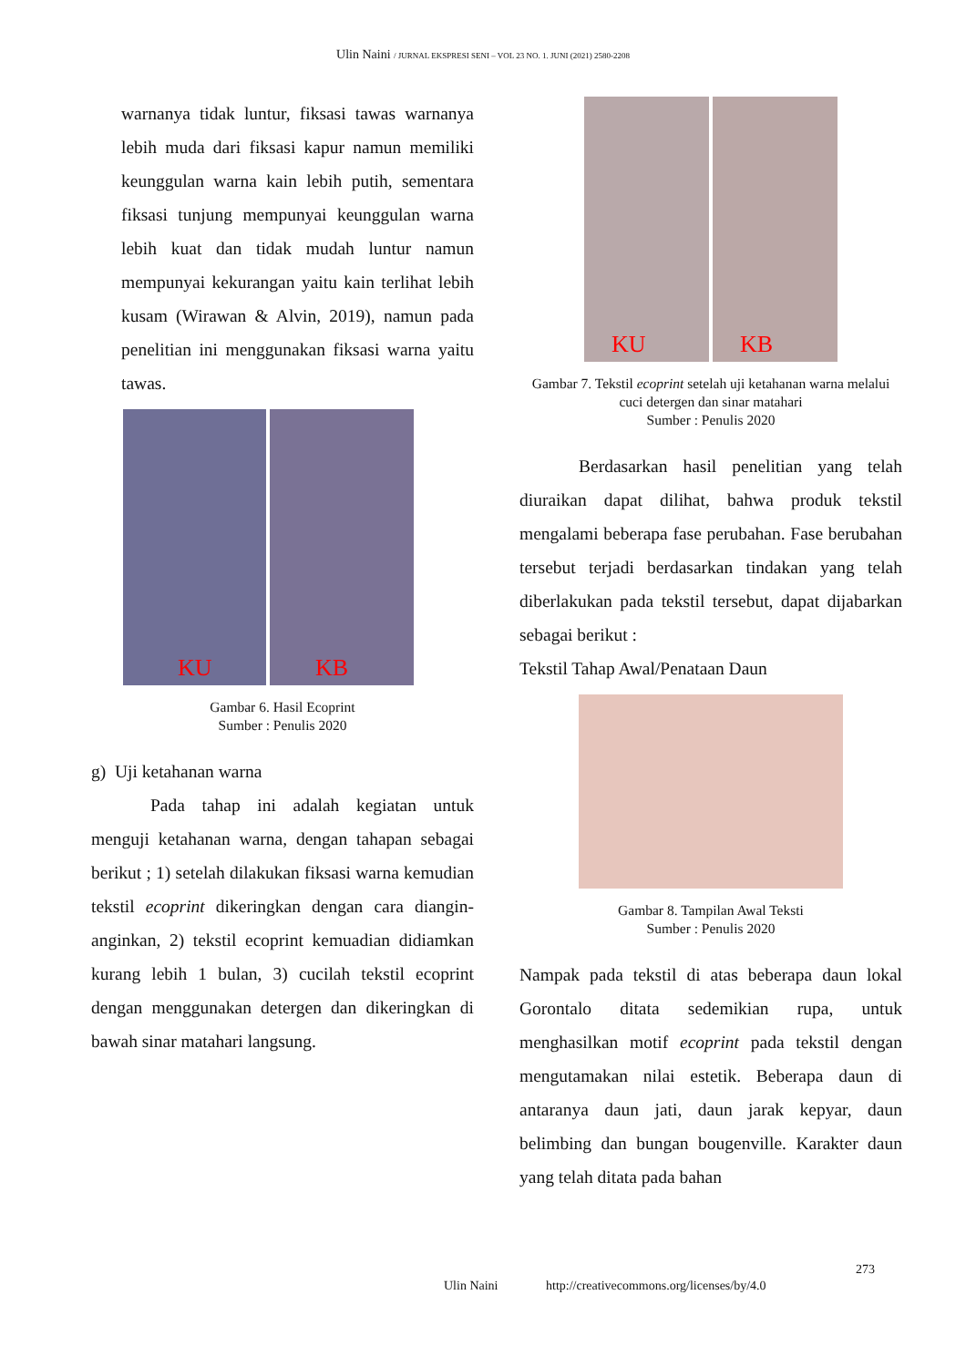Ulin Naini / JURNAL EKSPRESI SENI – VOL 23 NO. 1. JUNI (2021) 2580-2208
warnanya tidak luntur, fiksasi tawas warnanya lebih muda dari fiksasi kapur namun memiliki keunggulan warna kain lebih putih, sementara fiksasi tunjung mempunyai keunggulan warna lebih kuat dan tidak mudah luntur namun mempunyai kekurangan yaitu kain terlihat lebih kusam (Wirawan & Alvin, 2019), namun pada penelitian ini menggunakan fiksasi warna yaitu tawas.
KU
KB
Gambar 6. Hasil Ecoprint
Sumber : Penulis 2020
g) Uji ketahanan warna
Pada tahap ini adalah kegiatan untuk menguji ketahanan warna, dengan tahapan sebagai berikut ; 1) setelah dilakukan fiksasi warna kemudian tekstil ecoprint dikeringkan dengan cara diangin-anginkan, 2) tekstil ecoprint kemuadian didiamkan kurang lebih 1 bulan, 3) cucilah tekstil ecoprint dengan menggunakan detergen dan dikeringkan di bawah sinar matahari langsung.
KU
KB
Gambar 7. Tekstil ecoprint setelah uji ketahanan warna melalui cuci detergen dan sinar matahari
Sumber : Penulis 2020
Berdasarkan hasil penelitian yang telah diuraikan dapat dilihat, bahwa produk tekstil mengalami beberapa fase perubahan. Fase berubahan tersebut terjadi berdasarkan tindakan yang telah diberlakukan pada tekstil tersebut, dapat dijabarkan sebagai berikut :
Tekstil Tahap Awal/Penataan Daun
Gambar 8. Tampilan Awal Teksti
Sumber : Penulis 2020
Nampak pada tekstil di atas beberapa daun lokal Gorontalo ditata sedemikian rupa, untuk menghasilkan motif ecoprint pada tekstil dengan mengutamakan nilai estetik. Beberapa daun di antaranya daun jati, daun jarak kepyar, daun belimbing dan bungan bougenville. Karakter daun yang telah ditata pada bahan
273
Ulin Naini http://creativecommons.org/licenses/by/4.0